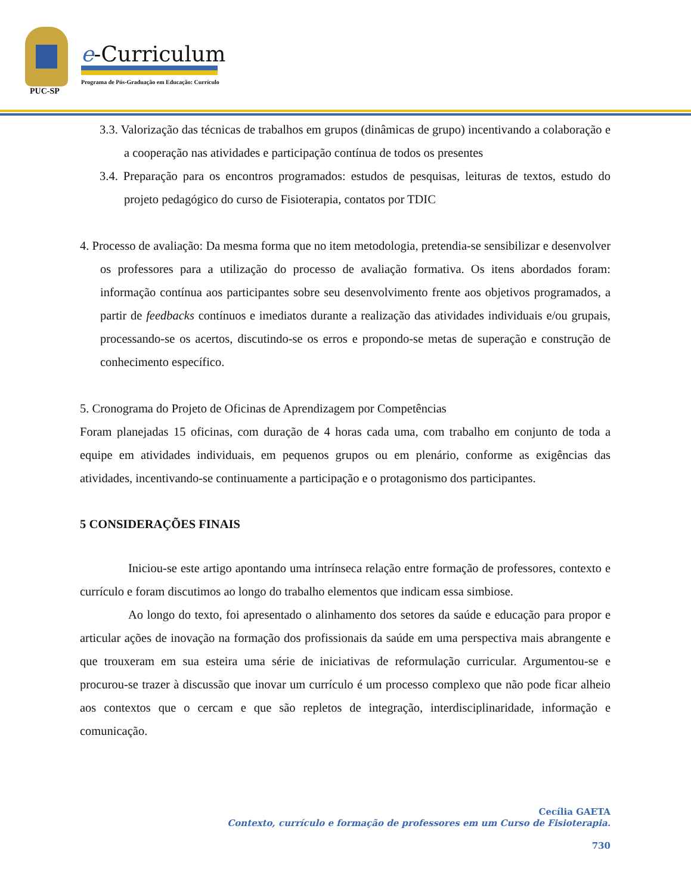PUC-SP
e-Curriculum
Programa de Pós-Graduação em Educação: Currículo
3.3. Valorização das técnicas de trabalhos em grupos (dinâmicas de grupo) incentivando a colaboração e a cooperação nas atividades e participação contínua de todos os presentes
3.4. Preparação para os encontros programados: estudos de pesquisas, leituras de textos, estudo do projeto pedagógico do curso de Fisioterapia, contatos por TDIC
4. Processo de avaliação: Da mesma forma que no item metodologia, pretendia-se sensibilizar e desenvolver os professores para a utilização do processo de avaliação formativa. Os itens abordados foram: informação contínua aos participantes sobre seu desenvolvimento frente aos objetivos programados, a partir de feedbacks contínuos e imediatos durante a realização das atividades individuais e/ou grupais, processando-se os acertos, discutindo-se os erros e propondo-se metas de superação e construção de conhecimento específico.
5. Cronograma do Projeto de Oficinas de Aprendizagem por Competências
Foram planejadas 15 oficinas, com duração de 4 horas cada uma, com trabalho em conjunto de toda a equipe em atividades individuais, em pequenos grupos ou em plenário, conforme as exigências das atividades, incentivando-se continuamente a participação e o protagonismo dos participantes.
5 CONSIDERAÇÕES FINAIS
Iniciou-se este artigo apontando uma intrínseca relação entre formação de professores, contexto e currículo e foram discutimos ao longo do trabalho elementos que indicam essa simbiose.
Ao longo do texto, foi apresentado o alinhamento dos setores da saúde e educação para propor e articular ações de inovação na formação dos profissionais da saúde em uma perspectiva mais abrangente e que trouxeram em sua esteira uma série de iniciativas de reformulação curricular. Argumentou-se e procurou-se trazer à discussão que inovar um currículo é um processo complexo que não pode ficar alheio aos contextos que o cercam e que são repletos de integração, interdisciplinaridade, informação e comunicação.
Cecília GAETA
Contexto, currículo e formação de professores em um Curso de Fisioterapia.
730